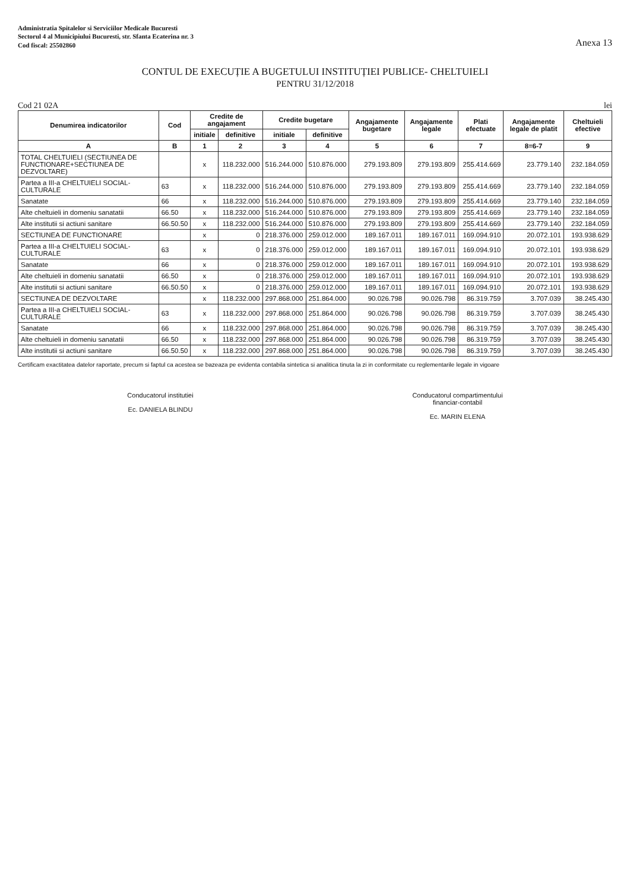Administratia Spitalelor si Serviciilor Medicale Bucuresti
Sectorul 4 al Municipiului Bucuresti, str. Sfanta Ecaterina nr. 3
Cod fiscal: 25502860
Anexa 13
CONTUL DE EXECUȚIE A BUGETULUI INSTITUȚIEI PUBLICE- CHELTUIELI
PENTRU 31/12/2018
Cod 21 02A lei
| Denumirea indicatorilor | Cod | Credite de angajament | | Credite bugetare | | Angajamente bugetare | Angajamente legale | Plati efectuate | Angajamente legale de platit | Cheltuieli efective |
| --- | --- | --- | --- | --- | --- | --- | --- | --- | --- | --- |
| | | initiale | definitive | initiale | definitive | | | | | |
| A | B | 1 | 2 | 3 | 4 | 5 | 6 | 7 | 8=6-7 | 9 |
| TOTAL CHELTUIELI (SECTIUNEA DE FUNCTIONARE+SECTIUNEA DE DEZVOLTARE) | | x | 118.232.000 | 516.244.000 | 510.876.000 | 279.193.809 | 279.193.809 | 255.414.669 | 23.779.140 | 232.184.059 |
| Partea a III-a CHELTUIELI SOCIAL-CULTURALE | 63 | x | 118.232.000 | 516.244.000 | 510.876.000 | 279.193.809 | 279.193.809 | 255.414.669 | 23.779.140 | 232.184.059 |
| Sanatate | 66 | x | 118.232.000 | 516.244.000 | 510.876.000 | 279.193.809 | 279.193.809 | 255.414.669 | 23.779.140 | 232.184.059 |
| Alte cheltuieli in domeniu sanatatii | 66.50 | x | 118.232.000 | 516.244.000 | 510.876.000 | 279.193.809 | 279.193.809 | 255.414.669 | 23.779.140 | 232.184.059 |
| Alte institutii si actiuni sanitare | 66.50.50 | x | 118.232.000 | 516.244.000 | 510.876.000 | 279.193.809 | 279.193.809 | 255.414.669 | 23.779.140 | 232.184.059 |
| SECTIUNEA DE FUNCTIONARE | | x | 0 | 218.376.000 | 259.012.000 | 189.167.011 | 189.167.011 | 169.094.910 | 20.072.101 | 193.938.629 |
| Partea a III-a CHELTUIELI SOCIAL-CULTURALE | 63 | x | 0 | 218.376.000 | 259.012.000 | 189.167.011 | 189.167.011 | 169.094.910 | 20.072.101 | 193.938.629 |
| Sanatate | 66 | x | 0 | 218.376.000 | 259.012.000 | 189.167.011 | 189.167.011 | 169.094.910 | 20.072.101 | 193.938.629 |
| Alte cheltuieli in domeniu sanatatii | 66.50 | x | 0 | 218.376.000 | 259.012.000 | 189.167.011 | 189.167.011 | 169.094.910 | 20.072.101 | 193.938.629 |
| Alte institutii si actiuni sanitare | 66.50.50 | x | 0 | 218.376.000 | 259.012.000 | 189.167.011 | 189.167.011 | 169.094.910 | 20.072.101 | 193.938.629 |
| SECTIUNEA DE DEZVOLTARE | | x | 118.232.000 | 297.868.000 | 251.864.000 | 90.026.798 | 90.026.798 | 86.319.759 | 3.707.039 | 38.245.430 |
| Partea a III-a CHELTUIELI SOCIAL-CULTURALE | 63 | x | 118.232.000 | 297.868.000 | 251.864.000 | 90.026.798 | 90.026.798 | 86.319.759 | 3.707.039 | 38.245.430 |
| Sanatate | 66 | x | 118.232.000 | 297.868.000 | 251.864.000 | 90.026.798 | 90.026.798 | 86.319.759 | 3.707.039 | 38.245.430 |
| Alte cheltuieli in domeniu sanatatii | 66.50 | x | 118.232.000 | 297.868.000 | 251.864.000 | 90.026.798 | 90.026.798 | 86.319.759 | 3.707.039 | 38.245.430 |
| Alte institutii si actiuni sanitare | 66.50.50 | x | 118.232.000 | 297.868.000 | 251.864.000 | 90.026.798 | 90.026.798 | 86.319.759 | 3.707.039 | 38.245.430 |
Certificam exactitatea datelor raportate, precum si faptul ca acestea se bazeaza pe evidenta contabila sintetica si analitica tinuta la zi in conformitate cu reglementarile legale in vigoare
Conducatorul institutiei
Ec. DANIELA BLINDU
Conducatorul compartimentului
financiar-contabil
Ec. MARIN ELENA